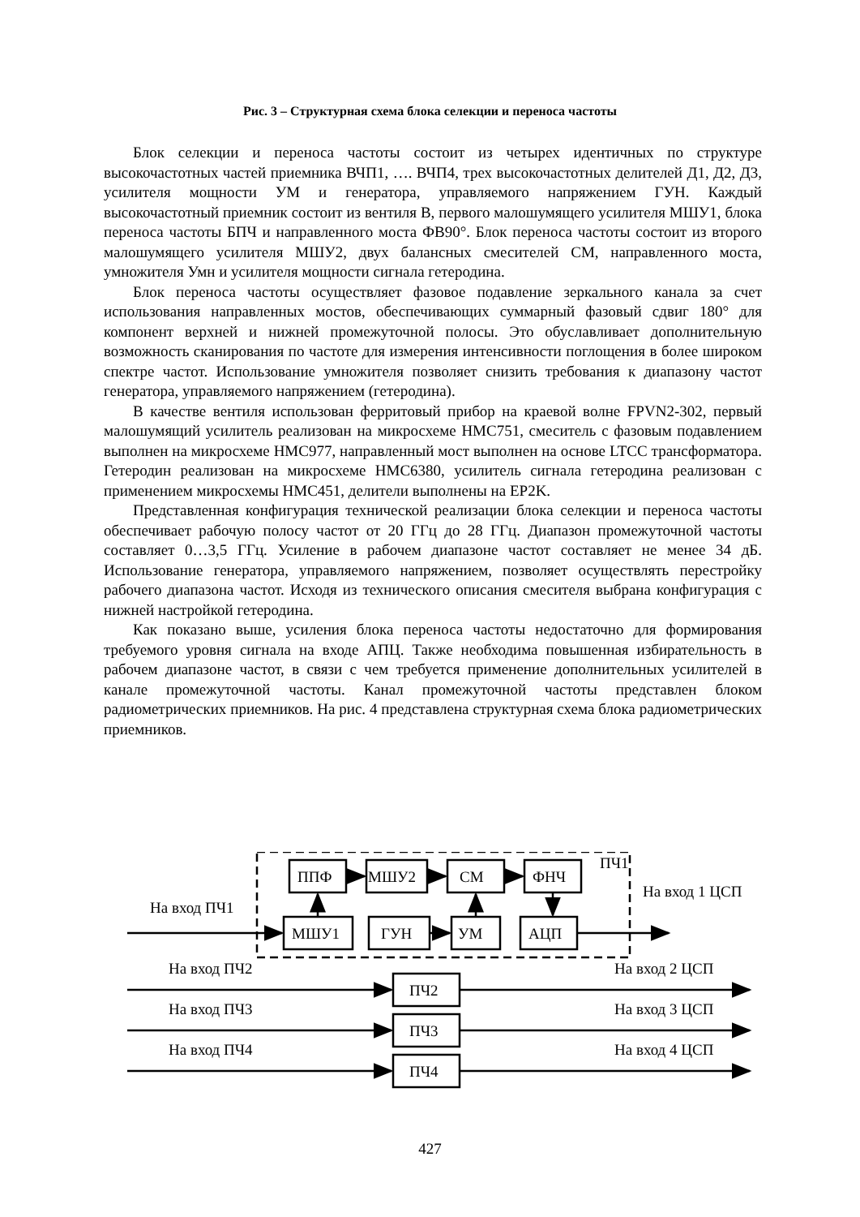Рис. 3 – Структурная схема блока селекции и переноса частоты
Блок селекции и переноса частоты состоит из четырех идентичных по структуре высокочастотных частей приемника ВЧП1, …. ВЧП4, трех высокочастотных делителей Д1, Д2, Д3, усилителя мощности УМ и генератора, управляемого напряжением ГУН. Каждый высокочастотный приемник состоит из вентиля В, первого малошумящего усилителя МШУ1, блока переноса частоты БПЧ и направленного моста ФВ90°. Блок переноса частоты состоит из второго малошумящего усилителя МШУ2, двух балансных смесителей СМ, направленного моста, умножителя Умн и усилителя мощности сигнала гетеродина.
Блок переноса частоты осуществляет фазовое подавление зеркального канала за счет использования направленных мостов, обеспечивающих суммарный фазовый сдвиг 180° для компонент верхней и нижней промежуточной полосы. Это обуславливает дополнительную возможность сканирования по частоте для измерения интенсивности поглощения в более широком спектре частот. Использование умножителя позволяет снизить требования к диапазону частот генератора, управляемого напряжением (гетеродина).
В качестве вентиля использован ферритовый прибор на краевой волне FPVN2-302, первый малошумящий усилитель реализован на микросхеме HMC751, смеситель с фазовым подавлением выполнен на микросхеме HMC977, направленный мост выполнен на основе LTCC трансформатора. Гетеродин реализован на микросхеме HMC6380, усилитель сигнала гетеродина реализован с применением микросхемы HMC451, делители выполнены на EP2K.
Представленная конфигурация технической реализации блока селекции и переноса частоты обеспечивает рабочую полосу частот от 20 ГГц до 28 ГГц. Диапазон промежуточной частоты составляет 0…3,5 ГГц. Усиление в рабочем диапазоне частот составляет не менее 34 дБ. Использование генератора, управляемого напряжением, позволяет осуществлять перестройку рабочего диапазона частот. Исходя из технического описания смесителя выбрана конфигурация с нижней настройкой гетеродина.
Как показано выше, усиления блока переноса частоты недостаточно для формирования требуемого уровня сигнала на входе АПЦ. Также необходима повышенная избирательность в рабочем диапазоне частот, в связи с чем требуется применение дополнительных усилителей в канале промежуточной частоты. Канал промежуточной частоты представлен блоком радиометрических приемников. На рис. 4 представлена структурная схема блока радиометрических приемников.
ППФ
МШУ2
СМ
ФНЧ
МШУ1
ГУН
УМ
АЦП
ПЧ1
На вход ПЧ1
На вход 1 ЦСП
На вход ПЧ2
На вход 2 ЦСП
ПЧ2
На вход ПЧ3
На вход 3 ЦСП
ПЧ3
На вход ПЧ4
На вход 4 ЦСП
ПЧ4
427